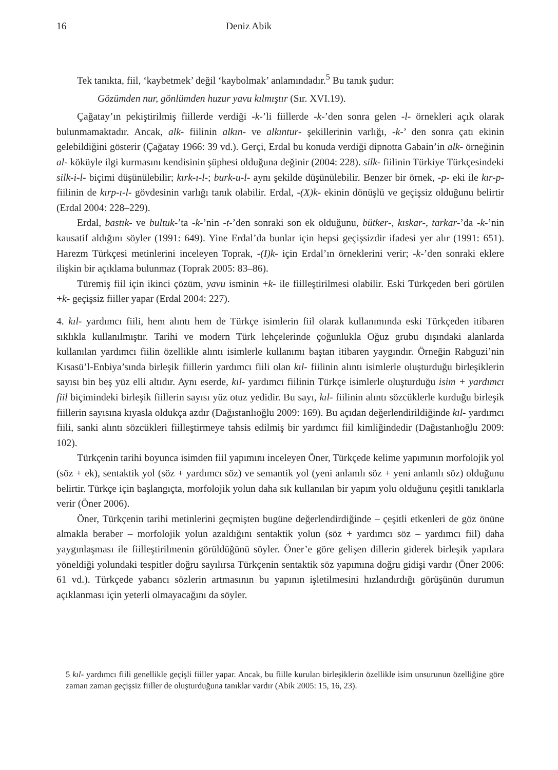16 Deniz Abik
Tek tanıkta, fiil, ‘kaybetmek’ değil ‘kaybolmak’ anlamındadır.<sup>5</sup> Bu tanık şudur:
Gözümden nur, gönlümden huzur yavu kılmıştır (Sır. XVI.19).
Çağatay’ın pekiştirilmiş fiillerde verdiği -k-’li fiillerde -k-’den sonra gelen -l- örnekleri açık olarak bulunmamaktadır. Ancak, alk- fiilinin alkın- ve alkıntur- şekillerinin varlığı, -k-’ den sonra çatı ekinin gelebildiğini gösterir (Çağatay 1966: 39 vd.). Gerçi, Erdal bu konuda verdiği dipnotta Gabain’in alk- örneğinin al- köküyle ilgi kurmasını kendisinin şüphesi olduğuna değinir (2004: 228). silk- fiilinin Türkiye Türkçesindeki silk-i-l- biçimi düşünülebilir; kırk-ı-l-; burk-u-l- aynı şekilde düşünülebilir. Benzer bir örnek, -p- eki ile kır-p- fiilinin de kırp-ı-l- gövdesinin varlığı tanık olabilir. Erdal, -(X)k- ekinin dönüşlü ve geçişsiz olduğunu belirtir (Erdal 2004: 228–229).
Erdal, bastık- ve bultuk-’ta -k-’nin -t-’den sonraki son ek olduğunu, bütker-, kıskar-, tarkar-’da -k-’nin kausatif aldığını söyler (1991: 649). Yine Erdal’da bunlar için hepsi geçişsizdir ifadesi yer alır (1991: 651). Harezm Türkçesi metinlerini inceleyen Toprak, -(I)k- için Erdal’ın örneklerini verir; -k-’den sonraki eklere ilişkin bir açıklama bulunmaz (Toprak 2005: 83–86).
Türemiş fiil için ikinci çözüm, yavu isminin +k- ile fiilleştirilmesi olabilir. Eski Türkçeden beri görülen +k- geçişsiz fiiller yapar (Erdal 2004: 227).
4. kıl- yardımcı fiili, hem alıntı hem de Türkçe isimlerin fiil olarak kullanımında eski Türkçeden itibaren sıklıkla kullanılmıştır. Tarihi ve modern Türk lehçelerinde çoğunlukla Oğuz grubu dışındaki alanlarda kullanılan yardımcı fiilin özellikle alıntı isimlerle kullanımı baştan itibaren yaygındır. Örneğin Rabguzi’nin Kısasü’l-Enbiya’sında birleşik fiillerin yardımcı fiili olan kıl- fiilinin alıntı isimlerle oluşturduğu birleşiklerin sayısı bin beş yüz elli altıdır. Aynı eserde, kıl- yardımcı fiilinin Türkçe isimlerle oluşturduğu isim + yardımcı fiil biçimindeki birleşik fiillerin sayısı yüz otuz yedidir. Bu sayı, kıl- fiilinin alıntı sözcüklerle kurduğu birleşik fiillerin sayısına kıyasla oldukça azdır (Dağıstanlıoğlu 2009: 169). Bu açıdan değerlendirildiğinde kıl- yardımcı fiili, sanki alıntı sözcükleri fiilleştirmeye tahsis edilmiş bir yardımcı fiil kimliğindedir (Dağıstanlıoğlu 2009: 102).
Türkçenin tarihi boyunca isimden fiil yapımını inceleyen Öner, Türkçede kelime yapımının morfolojik yol (söz + ek), sentaktik yol (söz + yardımcı söz) ve semantik yol (yeni anlamlı söz + yeni anlamlı söz) olduğunu belirtir. Türkçe için başlangıçta, morfolojik yolun daha sık kullanılan bir yapım yolu olduğunu çeşitli tanıklarla verir (Öner 2006).
Öner, Türkçenin tarihi metinlerini geçmişten bugüne değerlendirdiğinde – çeşitli etkenleri de göz önüne almakla beraber – morfolojik yolun azaldığını sentaktik yolun (söz + yardımcı söz – yardımcı fiil) daha yaygınlaşması ile fiilleştirilmenin görüldüğünü söyler. Öner’e göre gelişen dillerin giderek birleşik yapılara yöneldiği yolundaki tespitler doğru sayılırsa Türkçenin sentaktik söz yapımına doğru gidişi vardır (Öner 2006: 61 vd.). Türkçede yabancı sözlerin artmasının bu yapının işletilmesini hızlandırdığı görüşünün durumun açıklanması için yeterli olmayacağını da söyler.
5 kıl- yardımcı fiili genellikle geçişli fiiller yapar. Ancak, bu fiille kurulan birleşiklerin özellikle isim unsurunun özelliğine göre zaman zaman geçişsiz fiiller de oluşturduğuna tanıklar vardır (Abik 2005: 15, 16, 23).